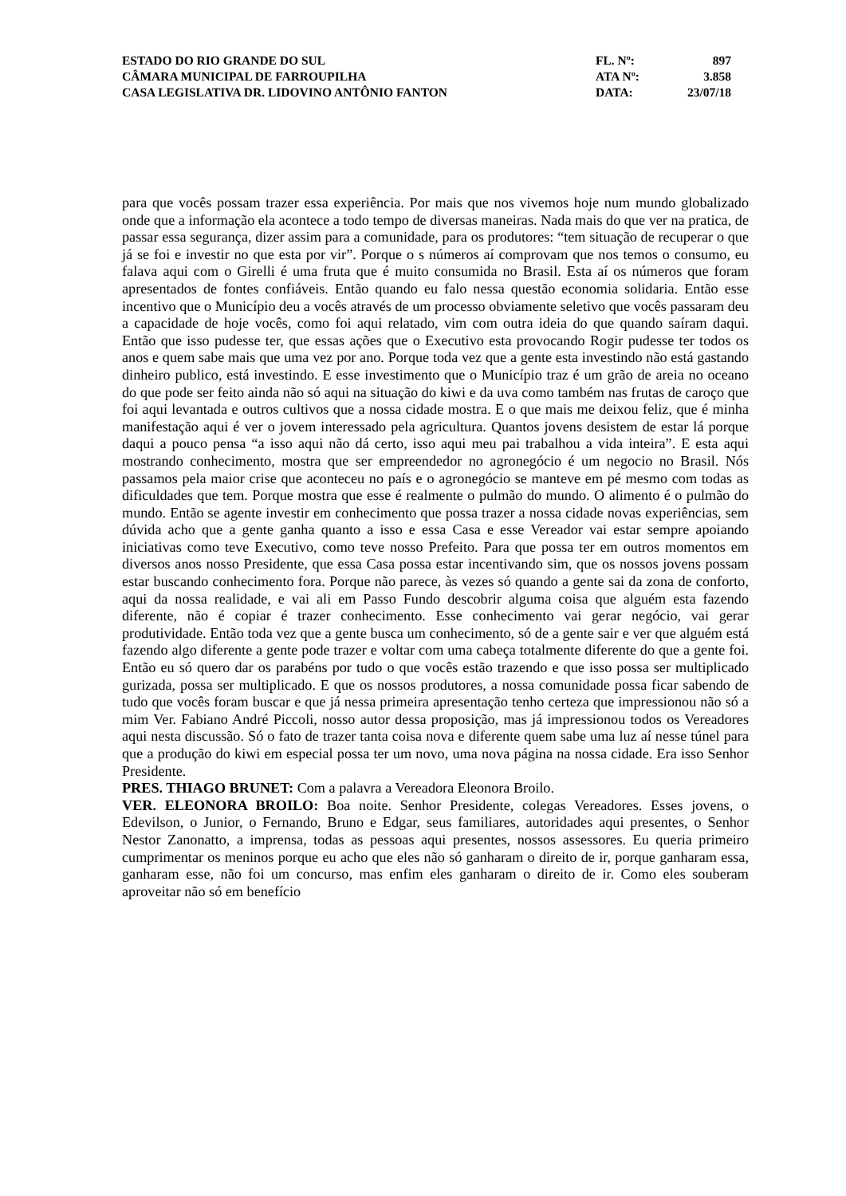| ESTADO DO RIO GRANDE DO SUL | FL. Nº: | 897 |
| CÂMARA MUNICIPAL DE FARROUPILHA | ATA Nº: | 3.858 |
| CASA LEGISLATIVA DR. LIDOVINO ANTÔNIO FANTON | DATA: | 23/07/18 |
para que vocês possam trazer essa experiência. Por mais que nos vivemos hoje num mundo globalizado onde que a informação ela acontece a todo tempo de diversas maneiras. Nada mais do que ver na pratica, de passar essa segurança, dizer assim para a comunidade, para os produtores: “tem situação de recuperar o que já se foi e investir no que esta por vir”. Porque o s números aí comprovam que nos temos o consumo, eu falava aqui com o Girelli é uma fruta que é muito consumida no Brasil. Esta aí os números que foram apresentados de fontes confiáveis. Então quando eu falo nessa questão economia solidaria. Então esse incentivo que o Município deu a vocês através de um processo obviamente seletivo que vocês passaram deu a capacidade de hoje vocês, como foi aqui relatado, vim com outra ideia do que quando saíram daqui. Então que isso pudesse ter, que essas ações que o Executivo esta provocando Rogir pudesse ter todos os anos e quem sabe mais que uma vez por ano. Porque toda vez que a gente esta investindo não está gastando dinheiro publico, está investindo. E esse investimento que o Município traz é um grão de areia no oceano do que pode ser feito ainda não só aqui na situação do kiwi e da uva como também nas frutas de caroço que foi aqui levantada e outros cultivos que a nossa cidade mostra. E o que mais me deixou feliz, que é minha manifestação aqui é ver o jovem interessado pela agricultura. Quantos jovens desistem de estar lá porque daqui a pouco pensa “a isso aqui não dá certo, isso aqui meu pai trabalhou a vida inteira”. E esta aqui mostrando conhecimento, mostra que ser empreendedor no agronegócio é um negocio no Brasil. Nós passamos pela maior crise que aconteceu no país e o agronegócio se manteve em pé mesmo com todas as dificuldades que tem. Porque mostra que esse é realmente o pulmão do mundo. O alimento é o pulmão do mundo. Então se agente investir em conhecimento que possa trazer a nossa cidade novas experiências, sem dúvida acho que a gente ganha quanto a isso e essa Casa e esse Vereador vai estar sempre apoiando iniciativas como teve Executivo, como teve nosso Prefeito. Para que possa ter em outros momentos em diversos anos nosso Presidente, que essa Casa possa estar incentivando sim, que os nossos jovens possam estar buscando conhecimento fora. Porque não parece, às vezes só quando a gente sai da zona de conforto, aqui da nossa realidade, e vai ali em Passo Fundo descobrir alguma coisa que alguém esta fazendo diferente, não é copiar é trazer conhecimento. Esse conhecimento vai gerar negócio, vai gerar produtividade. Então toda vez que a gente busca um conhecimento, só de a gente sair e ver que alguém está fazendo algo diferente a gente pode trazer e voltar com uma cabeça totalmente diferente do que a gente foi. Então eu só quero dar os parabéns por tudo o que vocês estão trazendo e que isso possa ser multiplicado gurizada, possa ser multiplicado. E que os nossos produtores, a nossa comunidade possa ficar sabendo de tudo que vocês foram buscar e que já nessa primeira apresentação tenho certeza que impressionou não só a mim Ver. Fabiano André Piccoli, nosso autor dessa proposição, mas já impressionou todos os Vereadores aqui nesta discussão. Só o fato de trazer tanta coisa nova e diferente quem sabe uma luz aí nesse túnel para que a produção do kiwi em especial possa ter um novo, uma nova página na nossa cidade. Era isso Senhor Presidente.
PRES. THIAGO BRUNET: Com a palavra a Vereadora Eleonora Broilo.
VER. ELEONORA BROILO: Boa noite. Senhor Presidente, colegas Vereadores. Esses jovens, o Edevilson, o Junior, o Fernando, Bruno e Edgar, seus familiares, autoridades aqui presentes, o Senhor Nestor Zanonatto, a imprensa, todas as pessoas aqui presentes, nossos assessores. Eu queria primeiro cumprimentar os meninos porque eu acho que eles não só ganharam o direito de ir, porque ganharam essa, ganharam esse, não foi um concurso, mas enfim eles ganharam o direito de ir. Como eles souberam aproveitar não só em benefício